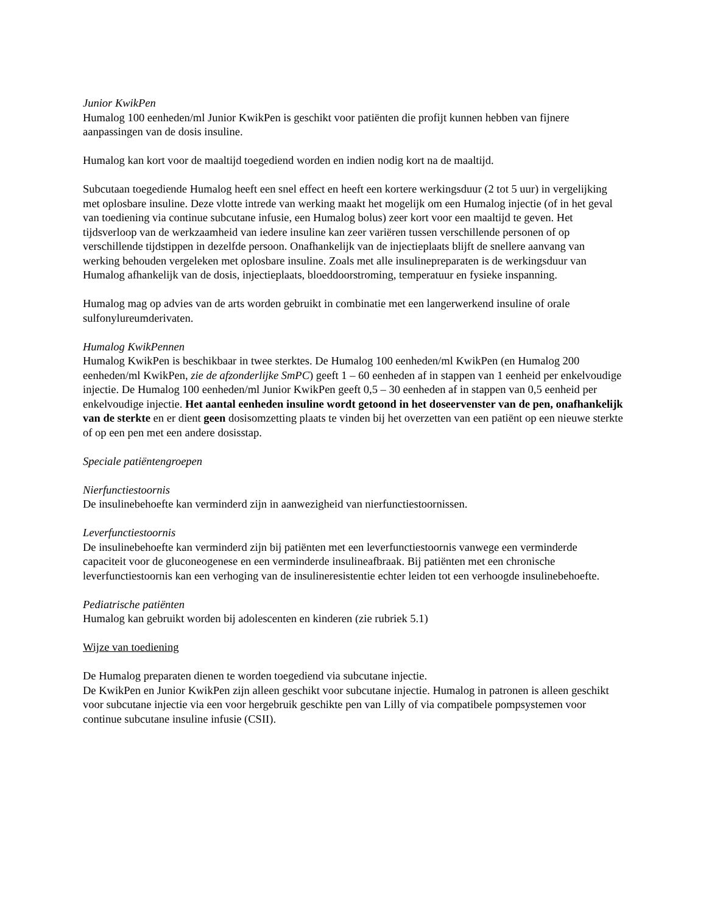Junior KwikPen
Humalog 100 eenheden/ml Junior KwikPen is geschikt voor patiënten die profijt kunnen hebben van fijnere aanpassingen van de dosis insuline.
Humalog kan kort voor de maaltijd toegediend worden en indien nodig kort na de maaltijd.
Subcutaan toegediende Humalog heeft een snel effect en heeft een kortere werkingsduur (2 tot 5 uur) in vergelijking met oplosbare insuline. Deze vlotte intrede van werking maakt het mogelijk om een Humalog injectie (of in het geval van toediening via continue subcutane infusie, een Humalog bolus) zeer kort voor een maaltijd te geven. Het tijdsverloop van de werkzaamheid van iedere insuline kan zeer variëren tussen verschillende personen of op verschillende tijdstippen in dezelfde persoon. Onafhankelijk van de injectieplaats blijft de snellere aanvang van werking behouden vergeleken met oplosbare insuline. Zoals met alle insulinepreparaten is de werkingsduur van Humalog afhankelijk van de dosis, injectieplaats, bloeddoorstroming, temperatuur en fysieke inspanning.
Humalog mag op advies van de arts worden gebruikt in combinatie met een langerwerkend insuline of orale sulfonylureumderivaten.
Humalog KwikPennen
Humalog KwikPen is beschikbaar in twee sterktes. De Humalog 100 eenheden/ml KwikPen (en Humalog 200 eenheden/ml KwikPen, zie de afzonderlijke SmPC) geeft 1 – 60 eenheden af in stappen van 1 eenheid per enkelvoudige injectie. De Humalog 100 eenheden/ml Junior KwikPen geeft 0,5 – 30 eenheden af in stappen van 0,5 eenheid per enkelvoudige injectie. Het aantal eenheden insuline wordt getoond in het doseervenster van de pen, onafhankelijk van de sterkte en er dient geen dosisomzetting plaats te vinden bij het overzetten van een patiënt op een nieuwe sterkte of op een pen met een andere dosisstap.
Speciale patiëntengroepen
Nierfunctiestoornis
De insulinebehoefte kan verminderd zijn in aanwezigheid van nierfunctiestoornissen.
Leverfunctiestoornis
De insulinebehoefte kan verminderd zijn bij patiënten met een leverfunctiestoornis vanwege een verminderde capaciteit voor de gluconeogenese en een verminderde insulineafbraak. Bij patiënten met een chronische leverfunctiestoornis kan een verhoging van de insulineresistentie echter leiden tot een verhoogde insulinebehoefte.
Pediatrische patiënten
Humalog kan gebruikt worden bij adolescenten en kinderen (zie rubriek 5.1)
Wijze van toediening
De Humalog preparaten dienen te worden toegediend via subcutane injectie.
De KwikPen en Junior KwikPen zijn alleen geschikt voor subcutane injectie. Humalog in patronen is alleen geschikt voor subcutane injectie via een voor hergebruik geschikte pen van Lilly of via compatibele pompsystemen voor continue subcutane insuline infusie (CSII).